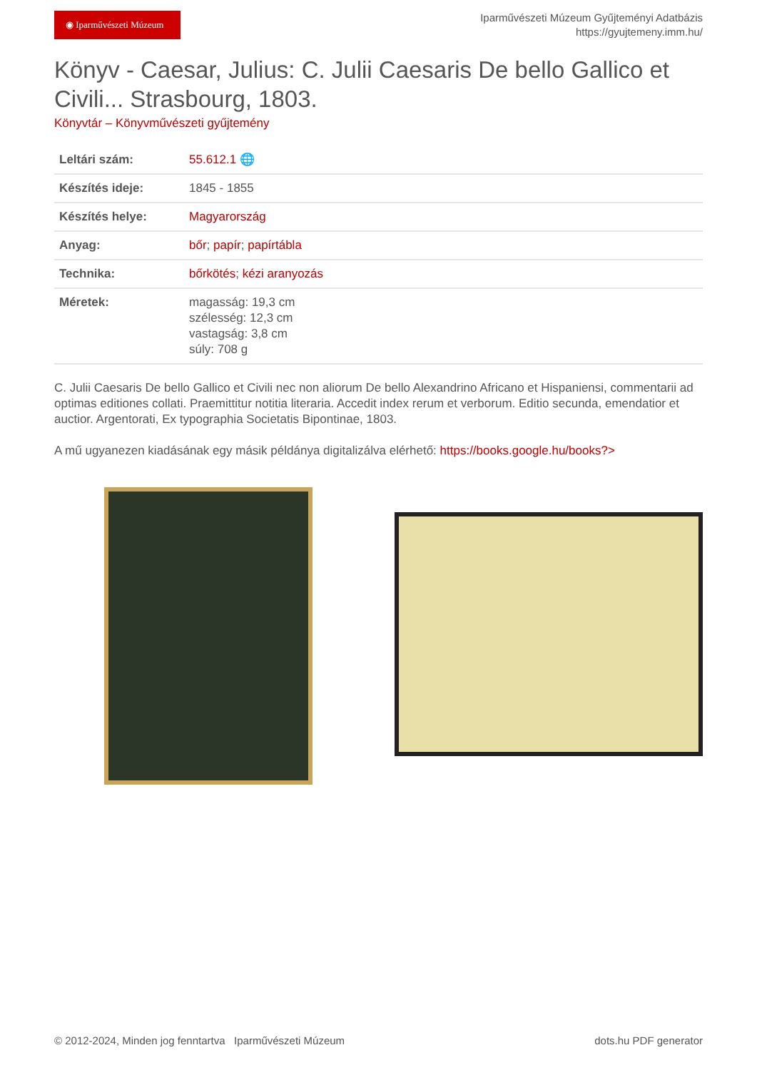◉ Iparművészeti Múzeum
Iparművészeti Múzeum Gyűjteményi Adatbázis
https://gyujtemeny.imm.hu/
Könyv - Caesar, Julius: C. Julii Caesaris De bello Gallico et Civili... Strasbourg, 1803.
Könyvtár – Könyvművészeti gyűjtemény
| Leltári szám: | 55.612.1 🌐 |
| Készítés ideje: | 1845 - 1855 |
| Készítés helye: | Magyarország |
| Anyag: | bőr ; papír ; papírtábla |
| Technika: | bőrkötés ; kézi aranyozás |
| Méretek: | magasság: 19,3 cm szélesség: 12,3 cm vastagság: 3,8 cm súly: 708 g |
C. Julii Caesaris De bello Gallico et Civili nec non aliorum De bello Alexandrino Africano et Hispaniensi, commentarii ad optimas editiones collati. Praemittitur notitia literaria. Accedit index rerum et verborum. Editio secunda, emendatior et auctior. Argentorati, Ex typographia Societatis Bipontinae, 1803.
A mű ugyanezen kiadásának egy másik példánya digitalizálva elérhető: https://books.google.hu/books?>
© 2012-2024, Minden jog fenntartva Iparművészeti Múzeum dots.hu PDF generator